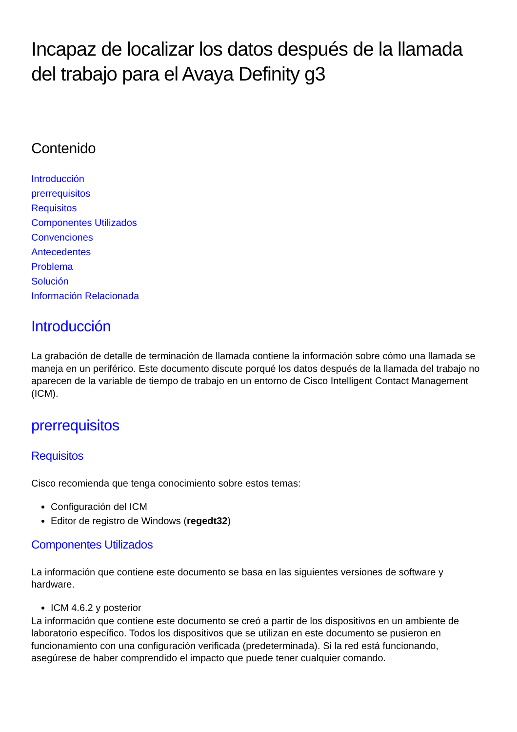Incapaz de localizar los datos después de la llamada del trabajo para el Avaya Definity g3
Contenido
Introducción
prerrequisitos
Requisitos
Componentes Utilizados
Convenciones
Antecedentes
Problema
Solución
Información Relacionada
Introducción
La grabación de detalle de terminación de llamada contiene la información sobre cómo una llamada se maneja en un periférico. Este documento discute porqué los datos después de la llamada del trabajo no aparecen de la variable de tiempo de trabajo en un entorno de Cisco Intelligent Contact Management (ICM).
prerrequisitos
Requisitos
Cisco recomienda que tenga conocimiento sobre estos temas:
Configuración del ICM
Editor de registro de Windows (regedt32)
Componentes Utilizados
La información que contiene este documento se basa en las siguientes versiones de software y hardware.
ICM 4.6.2 y posterior
La información que contiene este documento se creó a partir de los dispositivos en un ambiente de laboratorio específico. Todos los dispositivos que se utilizan en este documento se pusieron en funcionamiento con una configuración verificada (predeterminada). Si la red está funcionando, asegúrese de haber comprendido el impacto que puede tener cualquier comando.